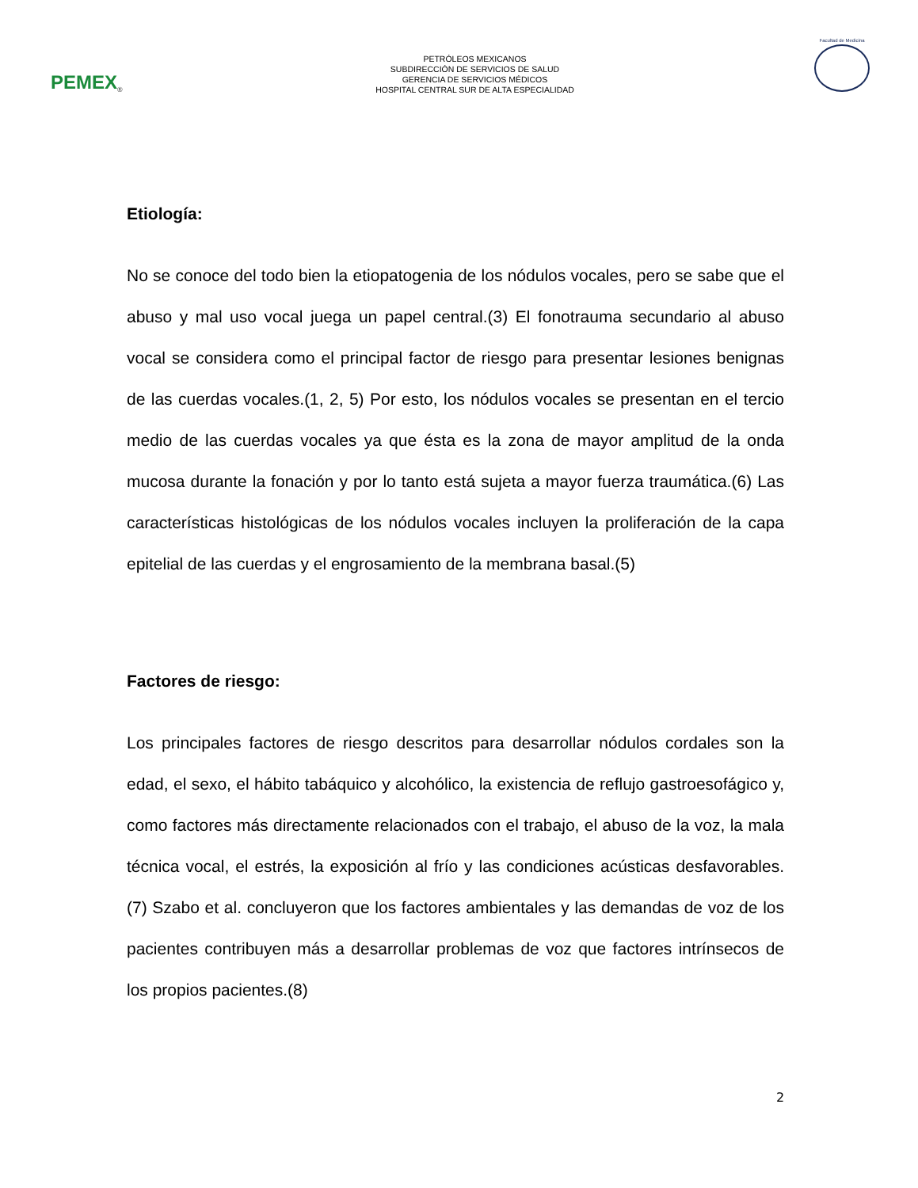PEMEX ®
PETRÓLEOS MEXICANOS
SUBDIRECCIÓN DE SERVICIOS DE SALUD
GERENCIA DE SERVICIOS MÉDICOS
HOSPITAL CENTRAL SUR DE ALTA ESPECIALIDAD
Facultad de Medicina
Etiología:
No se conoce del todo bien la etiopatogenia de los nódulos vocales, pero se sabe que el abuso y mal uso vocal juega un papel central.(3) El fonotrauma secundario al abuso vocal se considera como el principal factor de riesgo para presentar lesiones benignas de las cuerdas vocales.(1, 2, 5) Por esto, los nódulos vocales se presentan en el tercio medio de las cuerdas vocales ya que ésta es la zona de mayor amplitud de la onda mucosa durante la fonación y por lo tanto está sujeta a mayor fuerza traumática.(6) Las características histológicas de los nódulos vocales incluyen la proliferación de la capa epitelial de las cuerdas y el engrosamiento de la membrana basal.(5)
Factores de riesgo:
Los principales factores de riesgo descritos para desarrollar nódulos cordales son la edad, el sexo, el hábito tabáquico y alcohólico, la existencia de reflujo gastroesofágico y, como factores más directamente relacionados con el trabajo, el abuso de la voz, la mala técnica vocal, el estrés, la exposición al frío y las condiciones acústicas desfavorables.(7) Szabo et al. concluyeron que los factores ambientales y las demandas de voz de los pacientes contribuyen más a desarrollar problemas de voz que factores intrínsecos de los propios pacientes.(8)
2